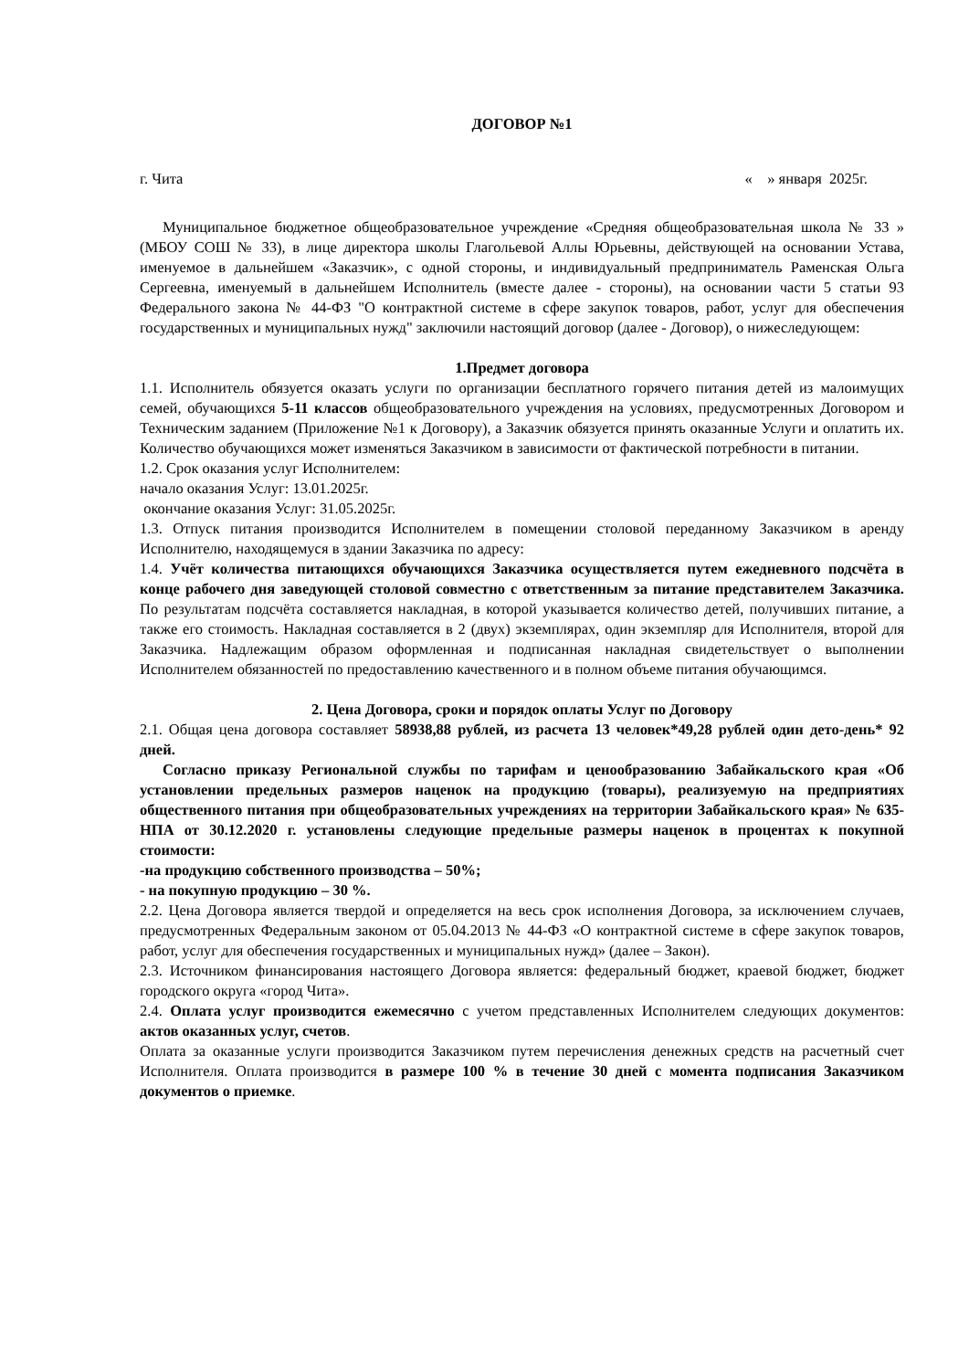ДОГОВОР №1
г. Чита « » января 2025г.
Муниципальное бюджетное общеобразовательное учреждение «Средняя общеобразовательная школа № 33 » (МБОУ СОШ № 33), в лице директора школы Глагольевой Аллы Юрьевны, действующей на основании Устава, именуемое в дальнейшем «Заказчик», с одной стороны, и индивидуальный предприниматель Раменская Ольга Сергеевна, именуемый в дальнейшем Исполнитель (вместе далее - стороны), на основании части 5 статьи 93 Федерального закона № 44-ФЗ "О контрактной системе в сфере закупок товаров, работ, услуг для обеспечения государственных и муниципальных нужд" заключили настоящий договор (далее - Договор), о нижеследующем:
1.Предмет договора
1.1. Исполнитель обязуется оказать услуги по организации бесплатного горячего питания детей из малоимущих семей, обучающихся 5-11 классов общеобразовательного учреждения на условиях, предусмотренных Договором и Техническим заданием (Приложение №1 к Договору), а Заказчик обязуется принять оказанные Услуги и оплатить их. Количество обучающихся может изменяться Заказчиком в зависимости от фактической потребности в питании.
1.2. Срок оказания услуг Исполнителем:
начало оказания Услуг: 13.01.2025г.
окончание оказания Услуг: 31.05.2025г.
1.3. Отпуск питания производится Исполнителем в помещении столовой переданному Заказчиком в аренду Исполнителю, находящемуся в здании Заказчика по адресу:
1.4. Учёт количества питающихся обучающихся Заказчика осуществляется путем ежедневного подсчёта в конце рабочего дня заведующей столовой совместно с ответственным за питание представителем Заказчика. По результатам подсчёта составляется накладная, в которой указывается количество детей, получивших питание, а также его стоимость. Накладная составляется в 2 (двух) экземплярах, один экземпляр для Исполнителя, второй для Заказчика. Надлежащим образом оформленная и подписанная накладная свидетельствует о выполнении Исполнителем обязанностей по предоставлению качественного и в полном объеме питания обучающимся.
2. Цена Договора, сроки и порядок оплаты Услуг по Договору
2.1. Общая цена договора составляет 58938,88 рублей, из расчета 13 человек*49,28 рублей один дето-день* 92 дней.
Согласно приказу Региональной службы по тарифам и ценообразованию Забайкальского края «Об установлении предельных размеров наценок на продукцию (товары), реализуемую на предприятиях общественного питания при общеобразовательных учреждениях на территории Забайкальского края» № 635-НПА от 30.12.2020 г. установлены следующие предельные размеры наценок в процентах к покупной стоимости:
-на продукцию собственного производства – 50%;
- на покупную продукцию – 30 %.
2.2. Цена Договора является твердой и определяется на весь срок исполнения Договора, за исключением случаев, предусмотренных Федеральным законом от 05.04.2013 № 44-ФЗ «О контрактной системе в сфере закупок товаров, работ, услуг для обеспечения государственных и муниципальных нужд» (далее – Закон).
2.3. Источником финансирования настоящего Договора является: федеральный бюджет, краевой бюджет, бюджет городского округа «город Чита».
2.4. Оплата услуг производится ежемесячно с учетом представленных Исполнителем следующих документов: актов оказанных услуг, счетов.
Оплата за оказанные услуги производится Заказчиком путем перечисления денежных средств на расчетный счет Исполнителя. Оплата производится в размере 100 % в течение 30 дней с момента подписания Заказчиком документов о приемке.